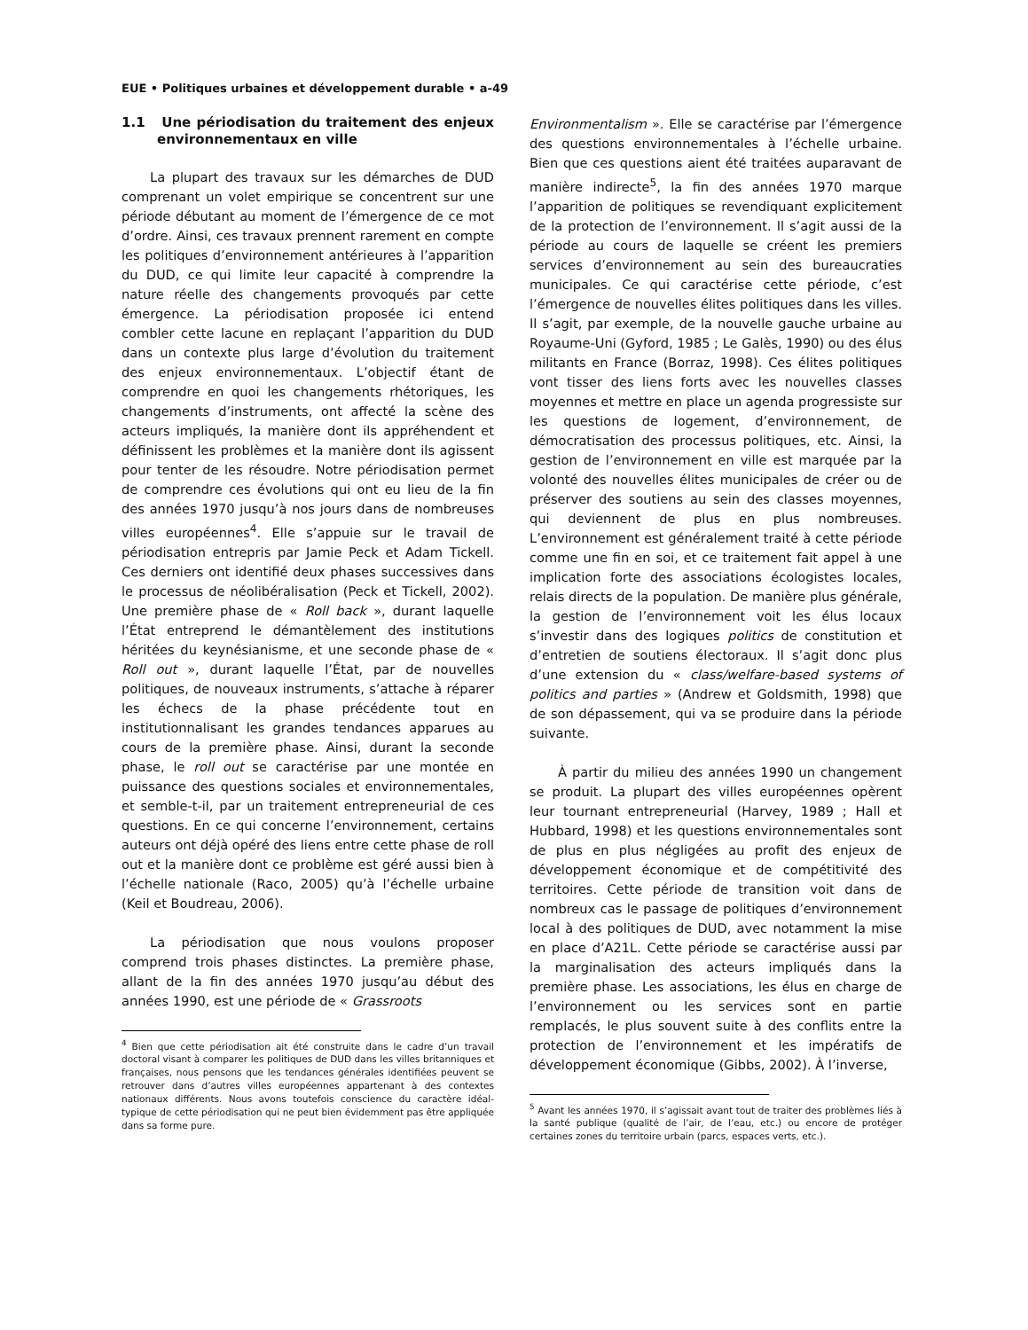EUE • Politiques urbaines et développement durable • a-49
1.1 Une périodisation du traitement des enjeux environnementaux en ville
La plupart des travaux sur les démarches de DUD comprenant un volet empirique se concentrent sur une période débutant au moment de l’émergence de ce mot d’ordre. Ainsi, ces travaux prennent rarement en compte les politiques d’environnement antérieures à l’apparition du DUD, ce qui limite leur capacité à comprendre la nature réelle des changements provoqués par cette émergence. La périodisation proposée ici entend combler cette lacune en replaçant l’apparition du DUD dans un contexte plus large d’évolution du traitement des enjeux environnementaux. L’objectif étant de comprendre en quoi les changements rhétoriques, les changements d’instruments, ont affecté la scène des acteurs impliqués, la manière dont ils appréhendent et définissent les problèmes et la manière dont ils agissent pour tenter de les résoudre. Notre périodisation permet de comprendre ces évolutions qui ont eu lieu de la fin des années 1970 jusqu’à nos jours dans de nombreuses villes européennes<sup>4</sup>. Elle s’appuie sur le travail de périodisation entrepris par Jamie Peck et Adam Tickell. Ces derniers ont identifié deux phases successives dans le processus de néolibéralisation (Peck et Tickell, 2002). Une première phase de « Roll back », durant laquelle l’État entreprend le démantèlement des institutions héritées du keynésianisme, et une seconde phase de « Roll out », durant laquelle l’État, par de nouvelles politiques, de nouveaux instruments, s’attache à réparer les échecs de la phase précédente tout en institutionnalisant les grandes tendances apparues au cours de la première phase. Ainsi, durant la seconde phase, le roll out se caractérise par une montée en puissance des questions sociales et environnementales, et semble-t-il, par un traitement entrepreneurial de ces questions. En ce qui concerne l’environnement, certains auteurs ont déjà opéré des liens entre cette phase de roll out et la manière dont ce problème est géré aussi bien à l’échelle nationale (Raco, 2005) qu’à l’échelle urbaine (Keil et Boudreau, 2006).
La périodisation que nous voulons proposer comprend trois phases distinctes. La première phase, allant de la fin des années 1970 jusqu’au début des années 1990, est une période de « Grassroots
<sup>4</sup> Bien que cette périodisation ait été construite dans le cadre d’un travail doctoral visant à comparer les politiques de DUD dans les villes britanniques et françaises, nous pensons que les tendances générales identifiées peuvent se retrouver dans d’autres villes européennes appartenant à des contextes nationaux différents. Nous avons toutefois conscience du caractère idéal-typique de cette périodisation qui ne peut bien évidemment pas être appliquée dans sa forme pure.
Environmentalism ». Elle se caractérise par l’émergence des questions environnementales à l’échelle urbaine. Bien que ces questions aient été traitées auparavant de manière indirecte<sup>5</sup>, la fin des années 1970 marque l’apparition de politiques se revendiquant explicitement de la protection de l’environnement. Il s’agit aussi de la période au cours de laquelle se créent les premiers services d’environnement au sein des bureaucraties municipales. Ce qui caractérise cette période, c’est l’émergence de nouvelles élites politiques dans les villes. Il s’agit, par exemple, de la nouvelle gauche urbaine au Royaume-Uni (Gyford, 1985 ; Le Galès, 1990) ou des élus militants en France (Borraz, 1998). Ces élites politiques vont tisser des liens forts avec les nouvelles classes moyennes et mettre en place un agenda progressiste sur les questions de logement, d’environnement, de démocratisation des processus politiques, etc. Ainsi, la gestion de l’environnement en ville est marquée par la volonté des nouvelles élites municipales de créer ou de préserver des soutiens au sein des classes moyennes, qui deviennent de plus en plus nombreuses. L’environnement est généralement traité à cette période comme une fin en soi, et ce traitement fait appel à une implication forte des associations écologistes locales, relais directs de la population. De manière plus générale, la gestion de l’environnement voit les élus locaux s’investir dans des logiques politics de constitution et d’entretien de soutiens électoraux. Il s’agit donc plus d’une extension du « class/welfare-based systems of politics and parties » (Andrew et Goldsmith, 1998) que de son dépassement, qui va se produire dans la période suivante.
À partir du milieu des années 1990 un changement se produit. La plupart des villes européennes opèrent leur tournant entrepreneurial (Harvey, 1989 ; Hall et Hubbard, 1998) et les questions environnementales sont de plus en plus négligées au profit des enjeux de développement économique et de compétitivité des territoires. Cette période de transition voit dans de nombreux cas le passage de politiques d’environnement local à des politiques de DUD, avec notamment la mise en place d’A21L. Cette période se caractérise aussi par la marginalisation des acteurs impliqués dans la première phase. Les associations, les élus en charge de l’environnement ou les services sont en partie remplacés, le plus souvent suite à des conflits entre la protection de l’environnement et les impératifs de développement économique (Gibbs, 2002). À l’inverse,
<sup>5</sup> Avant les années 1970, il s’agissait avant tout de traiter des problèmes liés à la santé publique (qualité de l’air, de l’eau, etc.) ou encore de protéger certaines zones du territoire urbain (parcs, espaces verts, etc.).